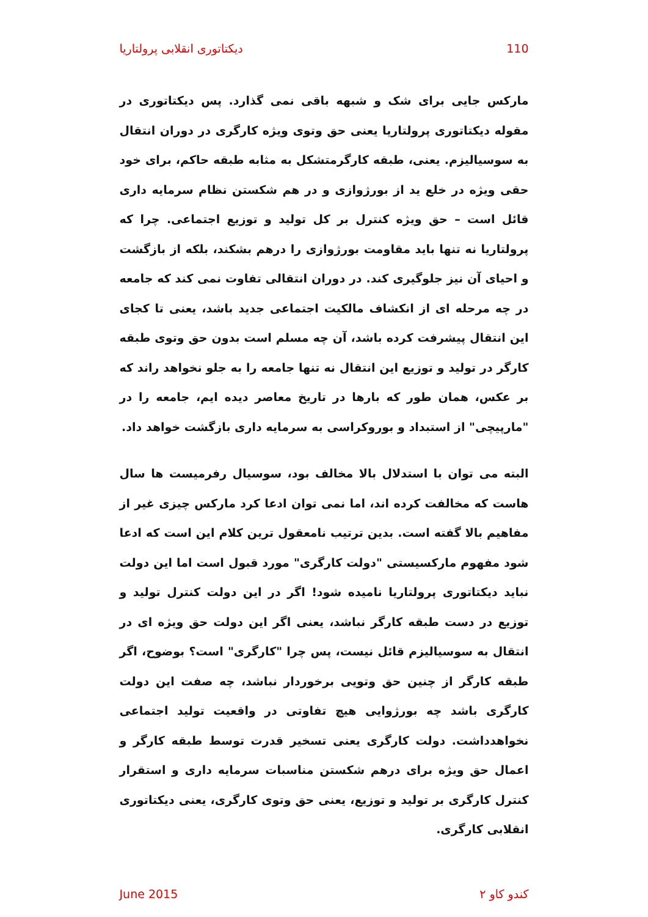دیکتاتوری انقلابی پرولتاریا 110
مارکس جایی برای شک و شبهه باقی نمی گذارد. پس دیکتاتوری در مقوله دیکتاتوری پرولتاریا یعنی حق وتوی ویژه کارگری در دوران انتقال به سوسیالیزم. یعنی، طبقه کارگرمتشکل به مثابه طبقه حاکم، برای خود حقی ویژه در خلع ید از بورژوازی و در هم شکستن نظام سرمایه داری قائل است – حق ویژه کنترل بر کل تولید و توزیع اجتماعی. چرا که پرولتاریا نه تنها باید مقاومت بورژوازی را درهم بشکند، بلکه از بازگشت و احیای آن نیز جلوگیری کند. در دوران انتقالی تفاوت نمی کند که جامعه در چه مرحله ای از انکشاف مالکیت اجتماعی جدید باشد، یعنی تا کجای این انتقال پیشرفت کرده باشد، آن چه مسلم است بدون حق وتوی طبقه کارگر در تولید و توزیع این انتقال نه تنها جامعه را به جلو نخواهد راند که بر عکس، همان طور که بارها در تاریخ معاصر دیده ایم، جامعه را در "مارپیچی" از استبداد و بوروکراسی به سرمایه داری بازگشت خواهد داد.
البته می توان با استدلال بالا مخالف بود، سوسیال رفرمیست ها سال هاست که مخالفت کرده اند، اما نمی توان ادعا کرد مارکس چیزی غیر از مفاهیم بالا گفته است. بدین ترتیب نامعقول ترین کلام این است که ادعا شود مفهوم مارکسیستی "دولت کارگری" مورد قبول است اما این دولت نباید دیکتاتوری پرولتاریا نامیده شود! اگر در این دولت کنترل تولید و توزیع در دست طبقه کارگر نباشد، یعنی اگر این دولت حق ویژه ای در انتقال به سوسیالیزم قائل نیست، پس چرا "کارگری" است؟ بوضوح، اگر طبقه کارگر از چنین حق وتویی برخوردار نباشد، چه صفت این دولت کارگری باشد چه بورژوایی هیچ تفاوتی در واقعیت تولید اجتماعی نخواهدداشت. دولت کارگری یعنی تسخیر قدرت توسط طبقه کارگر و اعمال حق ویژه برای درهم شکستن مناسبات سرمایه داری و استقرار کنترل کارگری بر تولید و توزیع، یعنی حق وتوی کارگری، یعنی دیکتاتوری انقلابی کارگری.
June 2015 کندو کاو ۲